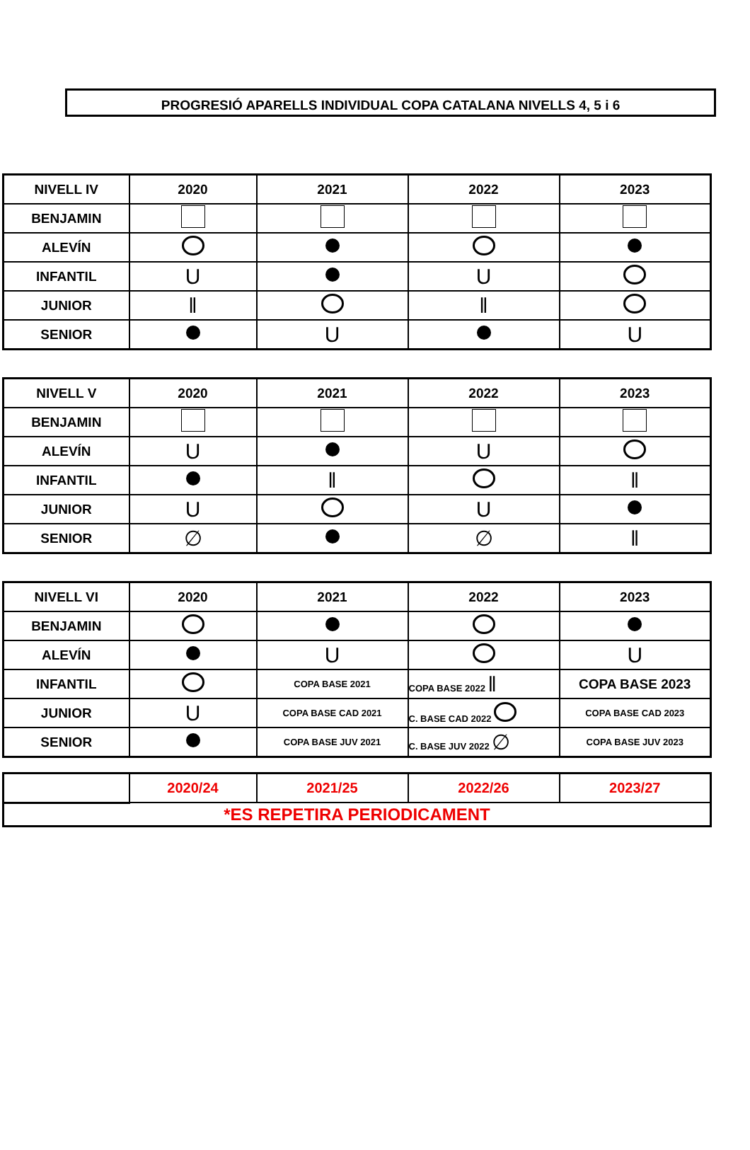PROGRESIÓ APARELLS INDIVIDUAL COPA CATALANA NIVELLS 4, 5 i 6
| NIVELL IV | 2020 | 2021 | 2022 | 2023 |
| --- | --- | --- | --- | --- |
| BENJAMIN | | | | |
| ALEVÍN | | | | |
| INFANTIL | U | | U | |
| JUNIOR | ǁ | | ǁ | |
| SENIOR | | U | | U |
| NIVELL V | 2020 | 2021 | 2022 | 2023 |
| --- | --- | --- | --- | --- |
| BENJAMIN | | | | |
| ALEVÍN | U | | U | |
| INFANTIL | | ǁ | | ǁ |
| JUNIOR | U | | U | |
| SENIOR | ∅ | | ∅ | ǁ |
| NIVELL VI | 2020 | 2021 | 2022 | 2023 |
| --- | --- | --- | --- | --- |
| BENJAMIN | | | | |
| ALEVÍN | | U | | U |
| INFANTIL | | COPA BASE 2021 | COPA BASE 2022 ǁ | COPA BASE 2023 |
| JUNIOR | U | COPA BASE CAD 2021 | C. BASE CAD 2022 | COPA BASE CAD 2023 |
| SENIOR | | COPA BASE JUV 2021 | C. BASE JUV 2022 ∅ | COPA BASE JUV 2023 |
| | 2020/24 | 2021/25 | 2022/26 | 2023/27 |
| *ES REPETIRA PERIODICAMENT | | | | |